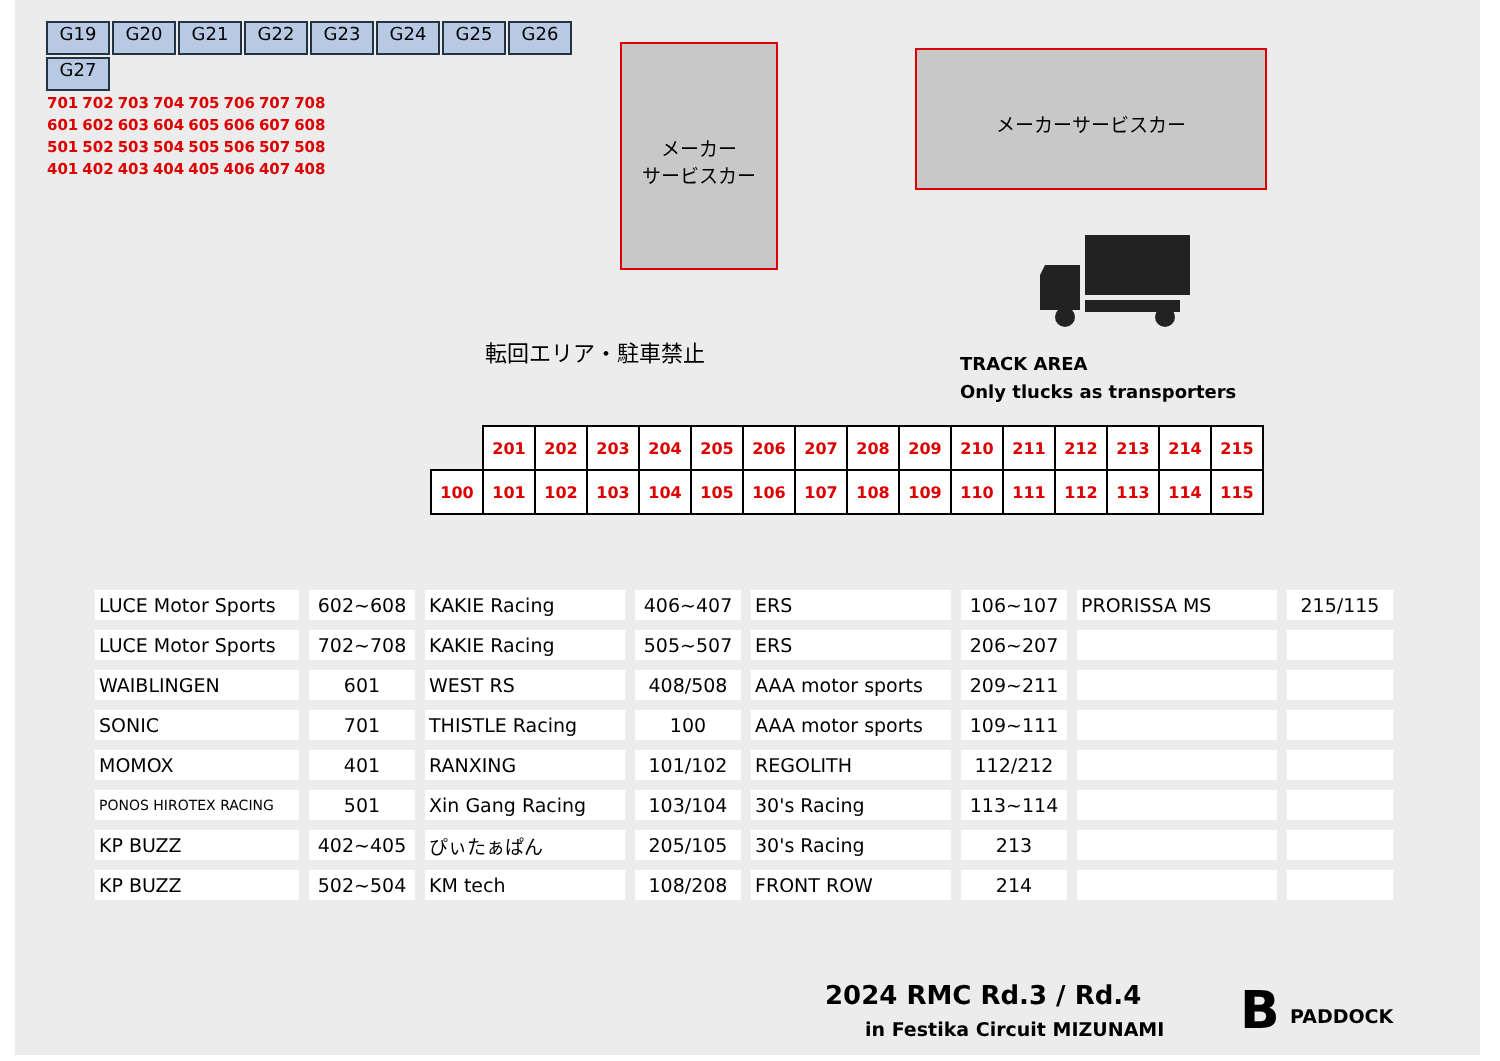G19 G20 G21 G22 G23 G24 G25 G26 G27
701702703704705706707708
601602603604605606607608
501502503504505506507508
401402403404405406407408
メーカー
サービスカー
メーカーサービスカー
転回エリア・駐車禁止
TRACK AREA
Only tlucks as transporters
| | 201 | 202 | 203 | 204 | 205 | 206 | 207 | 208 | 209 | 210 | 211 | 212 | 213 | 214 | 215 |
| 100 | 101 | 102 | 103 | 104 | 105 | 106 | 107 | 108 | 109 | 110 | 111 | 112 | 113 | 114 | 115 |
| LUCE Motor Sports | 602~608 | KAKIE Racing | 406~407 | ERS | 106~107 | PRORISSA MS | 215/115 |
| LUCE Motor Sports | 702~708 | KAKIE Racing | 505~507 | ERS | 206~207 | | |
| WAIBLINGEN | 601 | WEST RS | 408/508 | AAA motor sports | 209~211 | | |
| SONIC | 701 | THISTLE Racing | 100 | AAA motor sports | 109~111 | | |
| MOMOX | 401 | RANXING | 101/102 | REGOLITH | 112/212 | | |
| PONOS HIROTEX RACING | 501 | Xin Gang Racing | 103/104 | 30's Racing | 113~114 | | |
| KP BUZZ | 402~405 | ぴぃたぁぱん | 205/105 | 30's Racing | 213 | | |
| KP BUZZ | 502~504 | KM tech | 108/208 | FRONT ROW | 214 | | |
2024 RMC Rd.3 / Rd.4
in Festika Circuit MIZUNAMI B PADDOCK